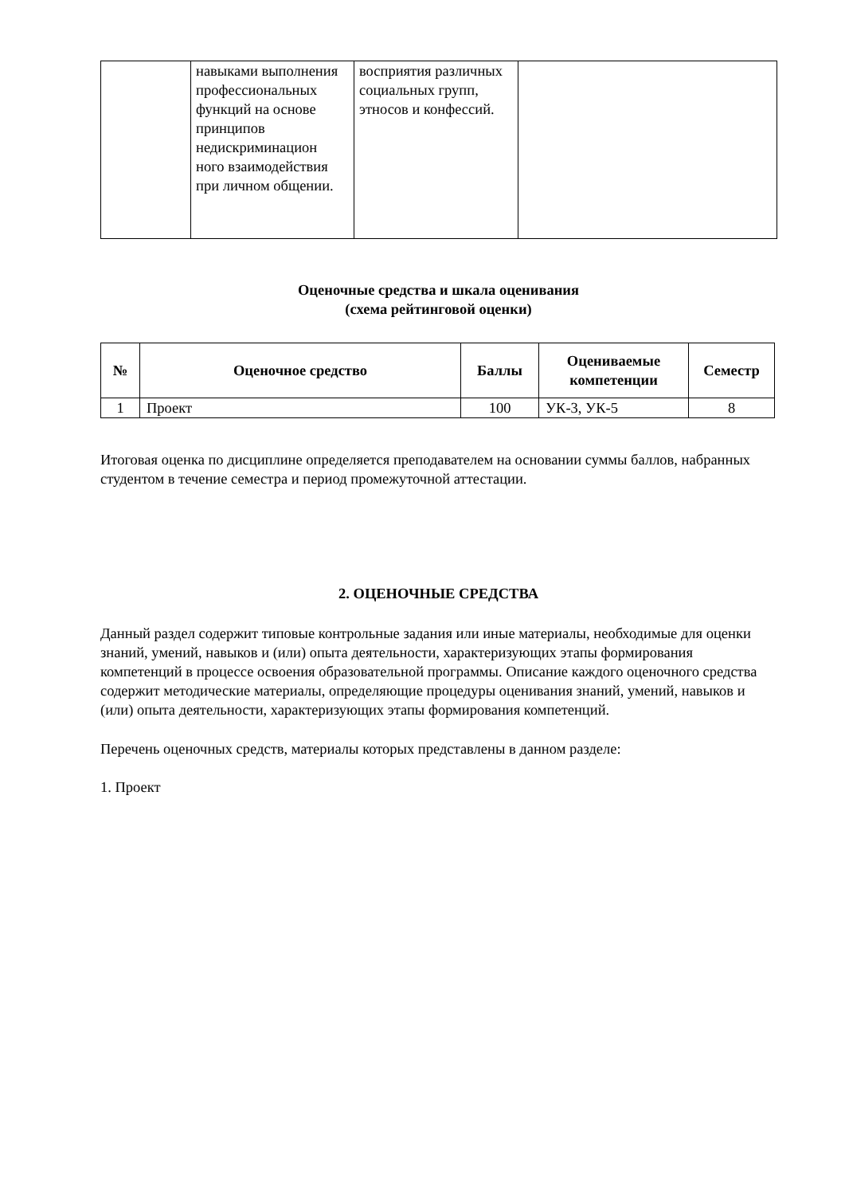| | навыками выполнения профессиональных функций на основе принципов недискриминацион ного взаимодействия при личном общении. | восприятия различных социальных групп, этносов и конфессий. | |
Оценочные средства и шкала оценивания
(схема рейтинговой оценки)
| № | Оценочное средство | Баллы | Оцениваемые компетенции | Семестр |
| --- | --- | --- | --- | --- |
| 1 | Проект | 100 | УК-3, УК-5 | 8 |
Итоговая оценка по дисциплине определяется преподавателем на основании суммы баллов, набранных студентом в течение семестра и период промежуточной аттестации.
2. ОЦЕНОЧНЫЕ СРЕДСТВА
Данный раздел содержит типовые контрольные задания или иные материалы, необходимые для оценки знаний, умений, навыков и (или) опыта деятельности, характеризующих этапы формирования компетенций в процессе освоения образовательной программы. Описание каждого оценочного средства содержит методические материалы, определяющие процедуры оценивания знаний, умений, навыков и (или) опыта деятельности, характеризующих этапы формирования компетенций.
Перечень оценочных средств, материалы которых представлены в данном разделе:
1. Проект